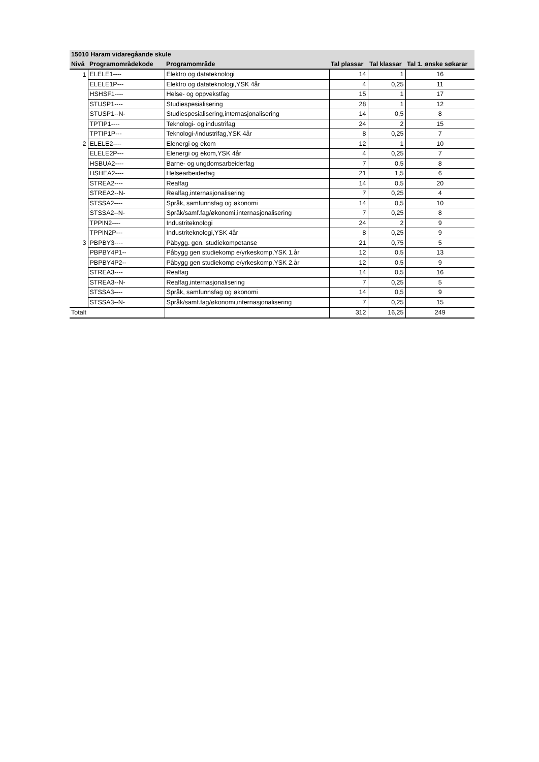| 15010 Haram vidaregåande skule | | | | | |
| --- | --- | --- | --- | --- | --- |
| Nivå | Programområdekode | Programområde | Tal plassar | Tal klassar | Tal 1. ønske søkarar |
| 1 | ELELE1---- | Elektro og datateknologi | 14 | 1 | 16 |
| | ELELE1P--- | Elektro og datateknologi,YSK 4år | 4 | 0,25 | 11 |
| | HSHSF1---- | Helse- og oppvekstfag | 15 | 1 | 17 |
| | STUSP1---- | Studiespesialisering | 28 | 1 | 12 |
| | STUSP1--N- | Studiespesialisering,internasjonalisering | 14 | 0,5 | 8 |
| | TPTIP1---- | Teknologi- og industrifag | 24 | 2 | 15 |
| | TPTIP1P--- | Teknologi-/industrifag,YSK 4år | 8 | 0,25 | 7 |
| 2 | ELELE2---- | Elenergi og ekom | 12 | 1 | 10 |
| | ELELE2P--- | Elenergi og ekom,YSK 4år | 4 | 0,25 | 7 |
| | HSBUA2---- | Barne- og ungdomsarbeiderfag | 7 | 0,5 | 8 |
| | HSHEA2---- | Helsearbeiderfag | 21 | 1,5 | 6 |
| | STREA2---- | Realfag | 14 | 0,5 | 20 |
| | STREA2--N- | Realfag,internasjonalisering | 7 | 0,25 | 4 |
| | STSSA2---- | Språk, samfunnsfag og økonomi | 14 | 0,5 | 10 |
| | STSSA2--N- | Språk/samf.fag/økonomi,internasjonalisering | 7 | 0,25 | 8 |
| | TPPIN2---- | Industriteknologi | 24 | 2 | 9 |
| | TPPIN2P--- | Industriteknologi,YSK 4år | 8 | 0,25 | 9 |
| 3 | PBPBY3---- | Påbygg. gen. studiekompetanse | 21 | 0,75 | 5 |
| | PBPBY4P1-- | Påbygg gen studiekomp e/yrkeskomp,YSK 1.år | 12 | 0,5 | 13 |
| | PBPBY4P2-- | Påbygg gen studiekomp e/yrkeskomp,YSK 2.år | 12 | 0,5 | 9 |
| | STREA3---- | Realfag | 14 | 0,5 | 16 |
| | STREA3--N- | Realfag,internasjonalisering | 7 | 0,25 | 5 |
| | STSSA3---- | Språk, samfunnsfag og økonomi | 14 | 0,5 | 9 |
| | STSSA3--N- | Språk/samf.fag/økonomi,internasjonalisering | 7 | 0,25 | 15 |
| Totalt | | | 312 | 16,25 | 249 |